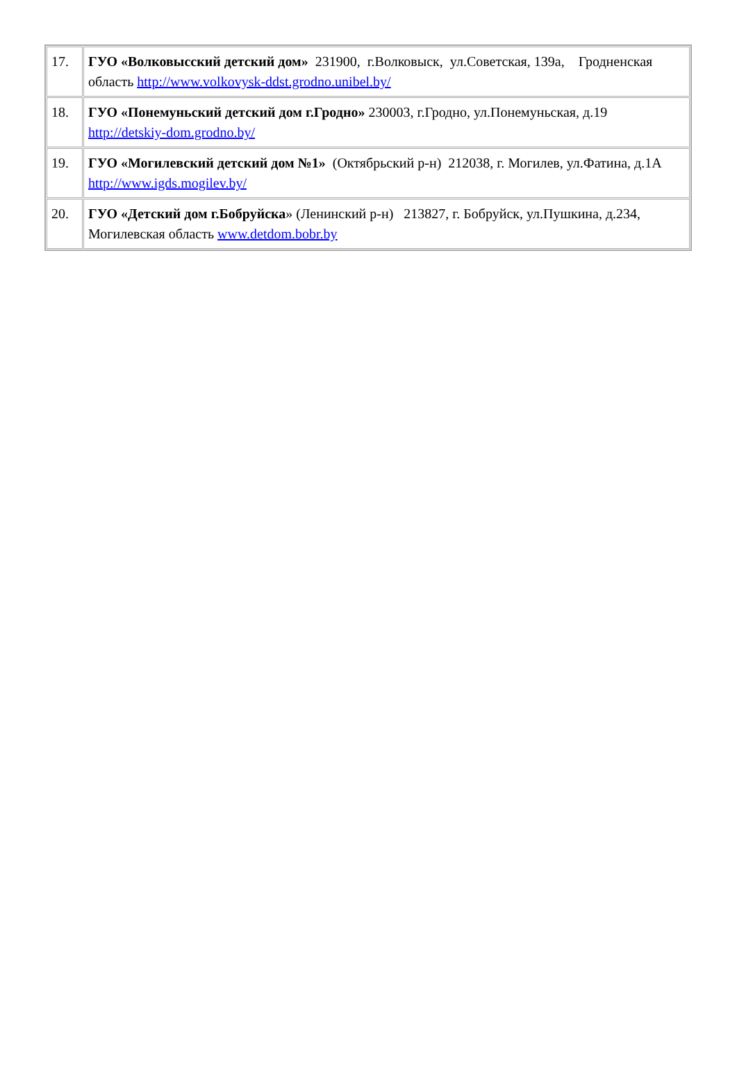| 17. | ГУО «Волковысский детский дом» 231900, г.Волковыск, ул.Советская, 139а, Гродненская область http://www.volkovysk-ddst.grodno.unibel.by/ |
| 18. | ГУО «Понемуньский детский дом г.Гродно» 230003, г.Гродно, ул.Понемуньская, д.19 http://detskiy-dom.grodno.by/ |
| 19. | ГУО «Могилевский детский дом №1» (Октябрьский р-н) 212038, г. Могилев, ул.Фатина, д.1А http://www.igds.mogilev.by/ |
| 20. | ГУО «Детский дом г.Бобруйска » (Ленинский р-н) 213827, г. Бобруйск, ул.Пушкина, д.234, Могилевская область www.detdom.bobr.by |